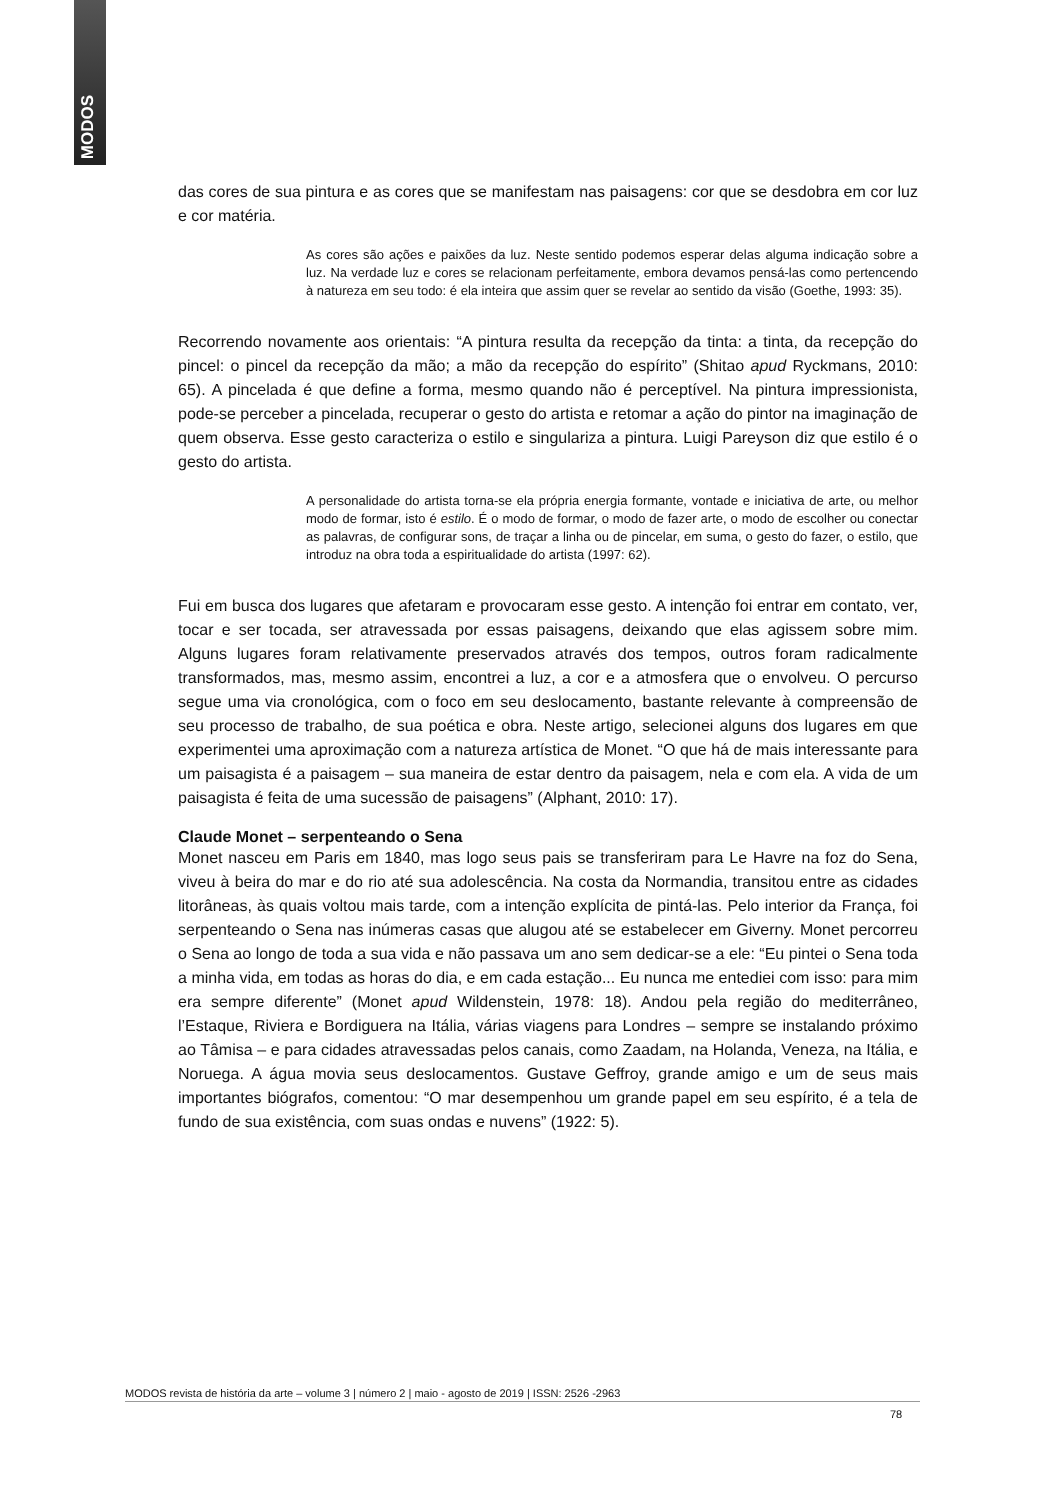MODOS
das cores de sua pintura e as cores que se manifestam nas paisagens: cor que se desdobra em cor luz e cor matéria.
As cores são ações e paixões da luz. Neste sentido podemos esperar delas alguma indicação sobre a luz. Na verdade luz e cores se relacionam perfeitamente, embora devamos pensá-las como pertencendo à natureza em seu todo: é ela inteira que assim quer se revelar ao sentido da visão (Goethe, 1993: 35).
Recorrendo novamente aos orientais: “A pintura resulta da recepção da tinta: a tinta, da recepção do pincel: o pincel da recepção da mão; a mão da recepção do espírito” (Shitao apud Ryckmans, 2010: 65). A pincelada é que define a forma, mesmo quando não é perceptível. Na pintura impressionista, pode-se perceber a pincelada, recuperar o gesto do artista e retomar a ação do pintor na imaginação de quem observa. Esse gesto caracteriza o estilo e singulariza a pintura. Luigi Pareyson diz que estilo é o gesto do artista.
A personalidade do artista torna-se ela própria energia formante, vontade e iniciativa de arte, ou melhor modo de formar, isto é estilo. É o modo de formar, o modo de fazer arte, o modo de escolher ou conectar as palavras, de configurar sons, de traçar a linha ou de pincelar, em suma, o gesto do fazer, o estilo, que introduz na obra toda a espiritualidade do artista (1997: 62).
Fui em busca dos lugares que afetaram e provocaram esse gesto. A intenção foi entrar em contato, ver, tocar e ser tocada, ser atravessada por essas paisagens, deixando que elas agissem sobre mim. Alguns lugares foram relativamente preservados através dos tempos, outros foram radicalmente transformados, mas, mesmo assim, encontrei a luz, a cor e a atmosfera que o envolveu. O percurso segue uma via cronológica, com o foco em seu deslocamento, bastante relevante à compreensão de seu processo de trabalho, de sua poética e obra. Neste artigo, selecionei alguns dos lugares em que experimentei uma aproximação com a natureza artística de Monet. “O que há de mais interessante para um paisagista é a paisagem – sua maneira de estar dentro da paisagem, nela e com ela. A vida de um paisagista é feita de uma sucessão de paisagens” (Alphant, 2010: 17).
Claude Monet – serpenteando o Sena
Monet nasceu em Paris em 1840, mas logo seus pais se transferiram para Le Havre na foz do Sena, viveu à beira do mar e do rio até sua adolescência. Na costa da Normandia, transitou entre as cidades litorâneas, às quais voltou mais tarde, com a intenção explícita de pintá-las. Pelo interior da França, foi serpenteando o Sena nas inúmeras casas que alugou até se estabelecer em Giverny. Monet percorreu o Sena ao longo de toda a sua vida e não passava um ano sem dedicar-se a ele: “Eu pintei o Sena toda a minha vida, em todas as horas do dia, e em cada estação... Eu nunca me entediei com isso: para mim era sempre diferente” (Monet apud Wildenstein, 1978: 18). Andou pela região do mediterrâneo, l’Estaque, Riviera e Bordiguera na Itália, várias viagens para Londres – sempre se instalando próximo ao Tâmisa – e para cidades atravessadas pelos canais, como Zaadam, na Holanda, Veneza, na Itália, e Noruega. A água movia seus deslocamentos. Gustave Geffroy, grande amigo e um de seus mais importantes biógrafos, comentou: “O mar desempenhou um grande papel em seu espírito, é a tela de fundo de sua existência, com suas ondas e nuvens” (1922: 5).
MODOS revista de história da arte – volume 3 | número 2 | maio - agosto de 2019 | ISSN: 2526 -2963
78